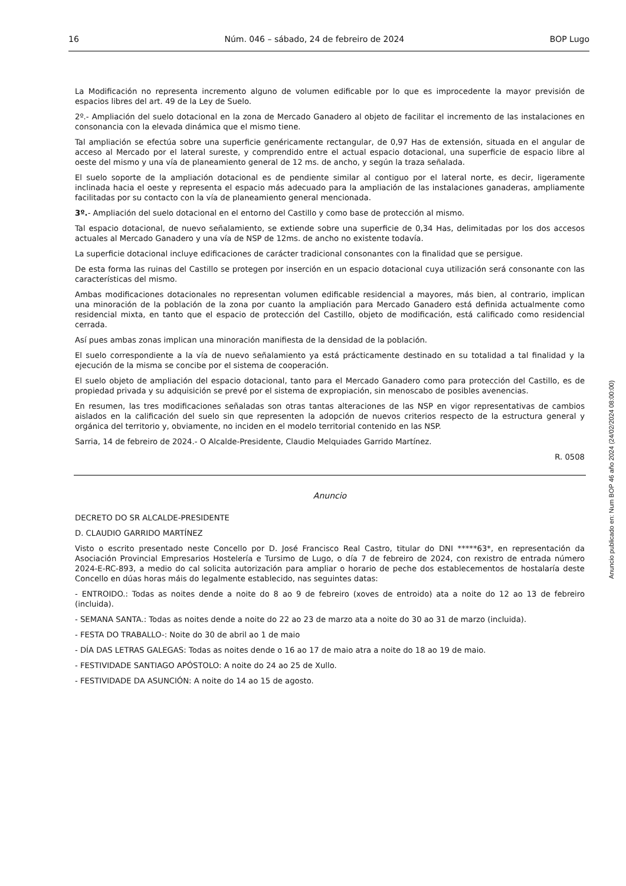16 Núm. 046 – sábado, 24 de febreiro de 2024 BOP Lugo
La Modificación no representa incremento alguno de volumen edificable por lo que es improcedente la mayor previsión de espacios libres del art. 49 de la Ley de Suelo.
2º.- Ampliación del suelo dotacional en la zona de Mercado Ganadero al objeto de facilitar el incremento de las instalaciones en consonancia con la elevada dinámica que el mismo tiene.
Tal ampliación se efectúa sobre una superficie genéricamente rectangular, de 0,97 Has de extensión, situada en el angular de acceso al Mercado por el lateral sureste, y comprendido entre el actual espacio dotacional, una superficie de espacio libre al oeste del mismo y una vía de planeamiento general de 12 ms. de ancho, y según la traza señalada.
El suelo soporte de la ampliación dotacional es de pendiente similar al contiguo por el lateral norte, es decir, ligeramente inclinada hacia el oeste y representa el espacio más adecuado para la ampliación de las instalaciones ganaderas, ampliamente facilitadas por su contacto con la vía de planeamiento general mencionada.
3º.- Ampliación del suelo dotacional en el entorno del Castillo y como base de protección al mismo.
Tal espacio dotacional, de nuevo señalamiento, se extiende sobre una superficie de 0,34 Has, delimitadas por los dos accesos actuales al Mercado Ganadero y una vía de NSP de 12ms. de ancho no existente todavía.
La superficie dotacional incluye edificaciones de carácter tradicional consonantes con la finalidad que se persigue.
De esta forma las ruinas del Castillo se protegen por inserción en un espacio dotacional cuya utilización será consonante con las características del mismo.
Ambas modificaciones dotacionales no representan volumen edificable residencial a mayores, más bien, al contrario, implican una minoración de la población de la zona por cuanto la ampliación para Mercado Ganadero está definida actualmente como residencial mixta, en tanto que el espacio de protección del Castillo, objeto de modificación, está calificado como residencial cerrada.
Así pues ambas zonas implican una minoración manifiesta de la densidad de la población.
El suelo correspondiente a la vía de nuevo señalamiento ya está prácticamente destinado en su totalidad a tal finalidad y la ejecución de la misma se concibe por el sistema de cooperación.
El suelo objeto de ampliación del espacio dotacional, tanto para el Mercado Ganadero como para protección del Castillo, es de propiedad privada y su adquisición se prevé por el sistema de expropiación, sin menoscabo de posibles avenencias.
En resumen, las tres modificaciones señaladas son otras tantas alteraciones de las NSP en vigor representativas de cambios aislados en la calificación del suelo sin que representen la adopción de nuevos criterios respecto de la estructura general y orgánica del territorio y, obviamente, no inciden en el modelo territorial contenido en las NSP.
Sarria, 14 de febreiro de 2024.- O Alcalde-Presidente, Claudio Melquiades Garrido Martínez.
R. 0508
Anuncio
DECRETO DO SR ALCALDE-PRESIDENTE
D. CLAUDIO GARRIDO MARTÍNEZ
Visto o escrito presentado neste Concello por D. José Francisco Real Castro, titular do DNI *****63*, en representación da Asociación Provincial Empresarios Hostelería e Tursimo de Lugo, o día 7 de febreiro de 2024, con rexistro de entrada número 2024-E-RC-893, a medio do cal solicita autorización para ampliar o horario de peche dos establecementos de hostalaría deste Concello en dúas horas máis do legalmente establecido, nas seguintes datas:
- ENTROIDO.: Todas as noites dende a noite do 8 ao 9 de febreiro (xoves de entroido) ata a noite do 12 ao 13 de febreiro (incluida).
- SEMANA SANTA.: Todas as noites dende a noite do 22 ao 23 de marzo ata a noite do 30 ao 31 de marzo (incluida).
- FESTA DO TRABALLO-: Noite do 30 de abril ao 1 de maio
- DÍA DAS LETRAS GALEGAS: Todas as noites dende o 16 ao 17 de maio atra a noite do 18 ao 19 de maio.
- FESTIVIDADE SANTIAGO APÓSTOLO: A noite do 24 ao 25 de Xullo.
- FESTIVIDADE DA ASUNCIÓN: A noite do 14 ao 15 de agosto.
Anuncio publicado en: Num BOP 46 año 2024 (24/02/2024 08:00:00)